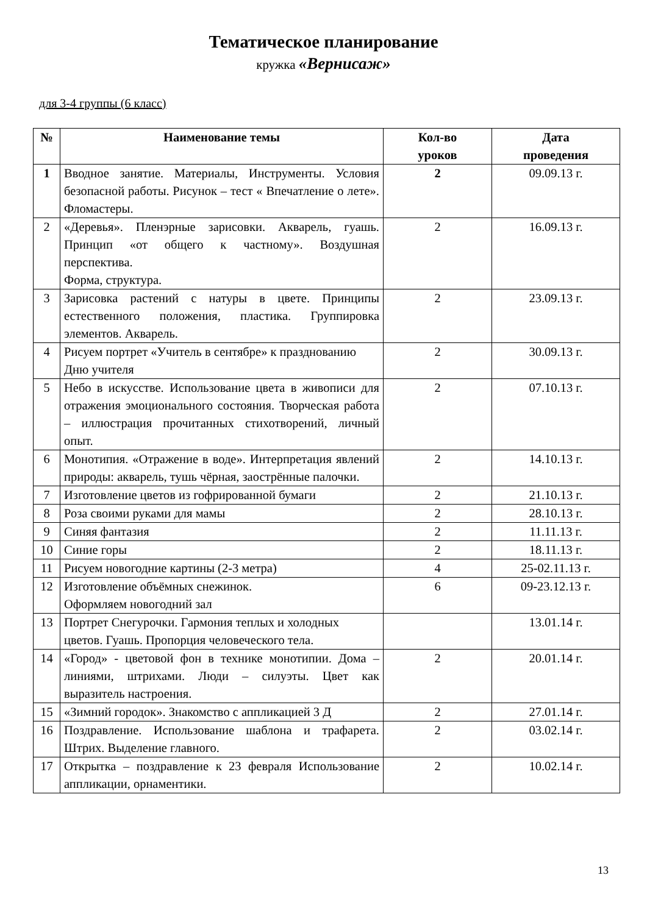Тематическое планирование
кружка «Вернисаж»
для 3-4 группы (6 класс)
| № | Наименование темы | Кол-во уроков | Дата проведения |
| --- | --- | --- | --- |
| 1 | Вводное занятие. Материалы, Инструменты. Условия безопасной работы. Рисунок – тест « Впечатление о лете». Фломастеры. | 2 | 09.09.13 г. |
| 2 | «Деревья». Пленэрные зарисовки. Акварель, гуашь. Принцип «от общего к частному». Воздушная перспектива. Форма, структура. | 2 | 16.09.13 г. |
| 3 | Зарисовка растений с натуры в цвете. Принципы естественного положения, пластика. Группировка элементов. Акварель. | 2 | 23.09.13 г. |
| 4 | Рисуем портрет «Учитель в сентябре» к празднованию Дню учителя | 2 | 30.09.13 г. |
| 5 | Небо в искусстве. Использование цвета в живописи для отражения эмоционального состояния. Творческая работа – иллюстрация прочитанных стихотворений, личный опыт. | 2 | 07.10.13 г. |
| 6 | Монотипия. «Отражение в воде». Интерпретация явлений природы: акварель, тушь чёрная, заострённые палочки. | 2 | 14.10.13 г. |
| 7 | Изготовление цветов из гофрированной бумаги | 2 | 21.10.13 г. |
| 8 | Роза своими руками для мамы | 2 | 28.10.13 г. |
| 9 | Синяя фантазия | 2 | 11.11.13 г. |
| 10 | Синие горы | 2 | 18.11.13 г. |
| 11 | Рисуем новогодние картины (2-3 метра) | 4 | 25-02.11.13 г. |
| 12 | Изготовление объёмных снежинок. Оформляем новогодний зал | 6 | 09-23.12.13 г. |
| 13 | Портрет Снегурочки. Гармония теплых и холодных цветов. Гуашь. Пропорция человеческого тела. | | 13.01.14 г. |
| 14 | «Город» - цветовой фон в технике монотипии. Дома – линиями, штрихами. Люди – силуэты. Цвет как выразитель настроения. | 2 | 20.01.14 г. |
| 15 | «Зимний городок». Знакомство с аппликацией 3 Д | 2 | 27.01.14 г. |
| 16 | Поздравление. Использование шаблона и трафарета. Штрих. Выделение главного. | 2 | 03.02.14 г. |
| 17 | Открытка – поздравление к 23 февраля Использование аппликации, орнаментики. | 2 | 10.02.14 г. |
13